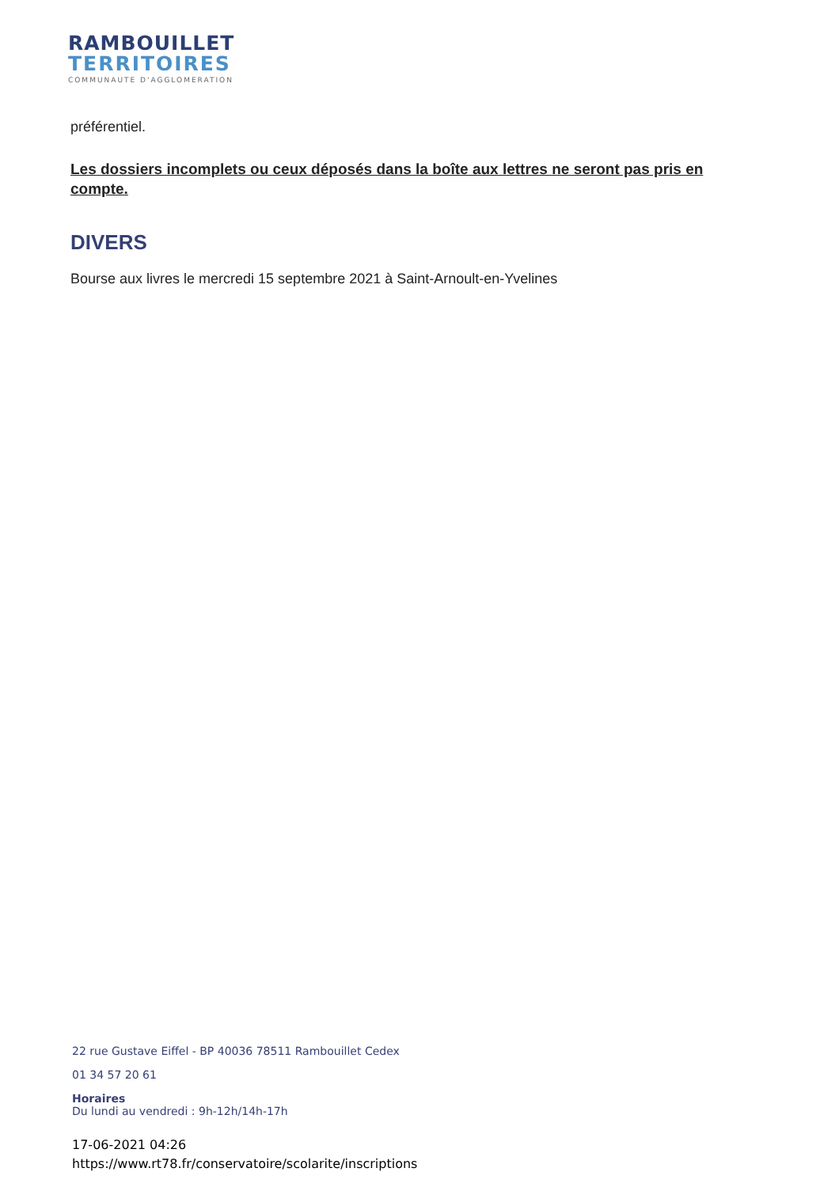RAMBOUILLET
TERRITOIRES
COMMUNAUTE D'AGGLOMERATION
préférentiel.
Les dossiers incomplets ou ceux déposés dans la boîte aux lettres ne seront pas pris en compte.
DIVERS
Bourse aux livres le mercredi 15 septembre 2021 à Saint-Arnoult-en-Yvelines
22 rue Gustave Eiffel - BP 40036 78511 Rambouillet Cedex
01 34 57 20 61
Horaires
Du lundi au vendredi : 9h-12h/14h-17h
17-06-2021 04:26
https://www.rt78.fr/conservatoire/scolarite/inscriptions